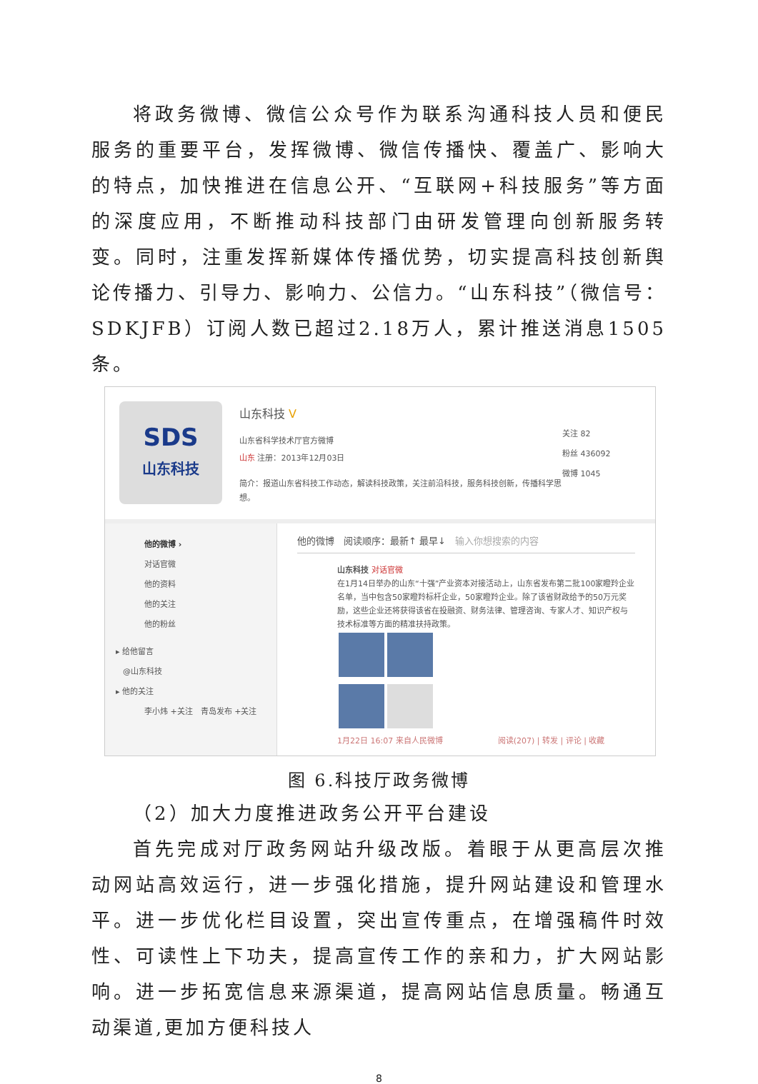将政务微博、微信公众号作为联系沟通科技人员和便民服务的重要平台，发挥微博、微信传播快、覆盖广、影响大的特点，加快推进在信息公开、“互联网+科技服务”等方面的深度应用，不断推动科技部门由研发管理向创新服务转变。同时，注重发挥新媒体传播优势，切实提高科技创新舆论传播力、引导力、影响力、公信力。“山东科技”（微信号：SDKJFB）订阅人数已超过2.18万人，累计推送消息1505条。
SDS
山东科技
山东科技 V
山东省科学技术厅官方微博
山东 注册：2013年12月03日
简介：报道山东省科技工作动态，解读科技政策，关注前沿科技，服务科技创新，传播科学思想。
关注 82
粉丝 436092
微博 1045
他的微博 ›
对话官微
他的资料
他的关注
他的粉丝
▸ 给他留言
@山东科技
▸ 他的关注
李小炜 +关注　青岛发布 +关注
他的微博　阅读顺序：最新↑ 最早↓　输入你想搜索的内容
山东科技 对话官微
在1月14日举办的山东“十强”产业资本对接活动上，山东省发布第二批100家瞪羚企业名单，当中包含50家瞪羚标杆企业，50家瞪羚企业。除了该省财政给予的50万元奖励，这些企业还将获得该省在投融资、财务法律、管理咨询、专家人才、知识产权与技术标准等方面的精准扶持政策。
1月22日 16:07 来自人民微博　　　　　　　阅读(207) | 转发 | 评论 | 收藏
图 6.科技厅政务微博
（2）加大力度推进政务公开平台建设
首先完成对厅政务网站升级改版。着眼于从更高层次推动网站高效运行，进一步强化措施，提升网站建设和管理水平。进一步优化栏目设置，突出宣传重点，在增强稿件时效性、可读性上下功夫，提高宣传工作的亲和力，扩大网站影响。进一步拓宽信息来源渠道，提高网站信息质量。畅通互动渠道,更加方便科技人
8